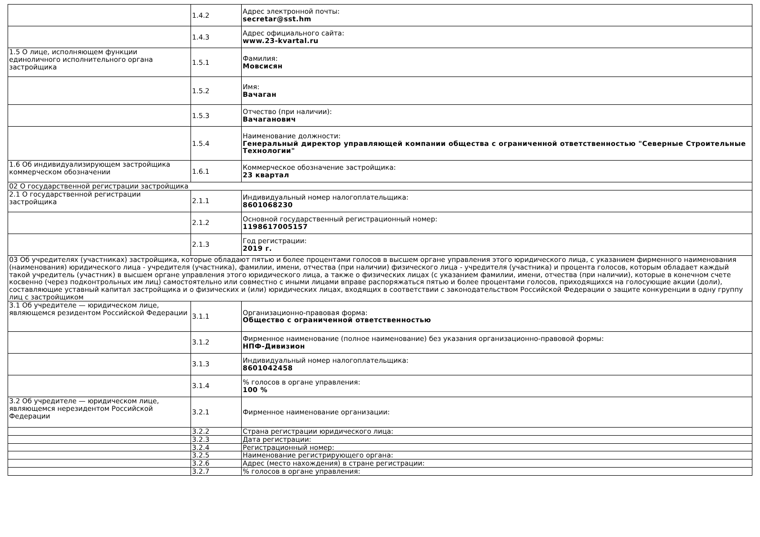| | 1.4.2 | Адрес электронной почты: secretar@sst.hm |
| | 1.4.3 | Адрес официального сайта: www.23-kvartal.ru |
| 1.5 О лице, исполняющем функции единоличного исполнительного органа застройщика | 1.5.1 | Фамилия: Мовсисян |
| | 1.5.2 | Имя: Вачаган |
| | 1.5.3 | Отчество (при наличии): Вачаганович |
| | 1.5.4 | Наименование должности: Генеральный директор управляющей компании общества с ограниченной ответственностью "Северные Строительные Технологии" |
| 1.6 Об индивидуализирующем застройщика коммерческом обозначении | 1.6.1 | Коммерческое обозначение застройщика: 23 квартал |
| 02 О государственной регистрации застройщика | | |
| 2.1 О государственной регистрации застройщика | 2.1.1 | Индивидуальный номер налогоплательщика: 8601068230 |
| | 2.1.2 | Основной государственный регистрационный номер: 1198617005157 |
| | 2.1.3 | Год регистрации: 2019 г. |
| 03 Об учредителях (участниках) застройщика, которые обладают пятью и более процентами голосов в высшем органе управления этого юридического лица, с указанием фирменного наименования (наименования) юридического лица - учредителя (участника), фамилии, имени, отчества (при наличии) физического лица - учредителя (участника) и процента голосов, которым обладает каждый такой учредитель (участник) в высшем органе управления этого юридического лица, а также о физических лицах (с указанием фамилии, имени, отчества (при наличии), которые в конечном счете косвенно (через подконтрольных им лиц) самостоятельно или совместно с иными лицами вправе распоряжаться пятью и более процентами голосов, приходящихся на голосующие акции (доли), составляющие уставный капитал застройщика и о физических и (или) юридических лицах, входящих в соответствии с законодательством Российской Федерации о защите конкуренции в одну группу лиц с застройщиком | | |
| 3.1 Об учредителе — юридическом лице, являющемся резидентом Российской Федерации | 3.1.1 | Организационно-правовая форма: Общество с ограниченной ответственностью |
| | 3.1.2 | Фирменное наименование (полное наименование) без указания организационно-правовой формы: НПФ-Дивизион |
| | 3.1.3 | Индивидуальный номер налогоплательщика: 8601042458 |
| | 3.1.4 | % голосов в органе управления: 100 % |
| 3.2 Об учредителе — юридическом лице, являющемся нерезидентом Российской Федерации | 3.2.1 | Фирменное наименование организации: |
| | 3.2.2 | Страна регистрации юридического лица: |
| | 3.2.3 | Дата регистрации: |
| | 3.2.4 | Регистрационный номер: |
| | 3.2.5 | Наименование регистрирующего органа: |
| | 3.2.6 | Адрес (место нахождения) в стране регистрации: |
| | 3.2.7 | % голосов в органе управления: |